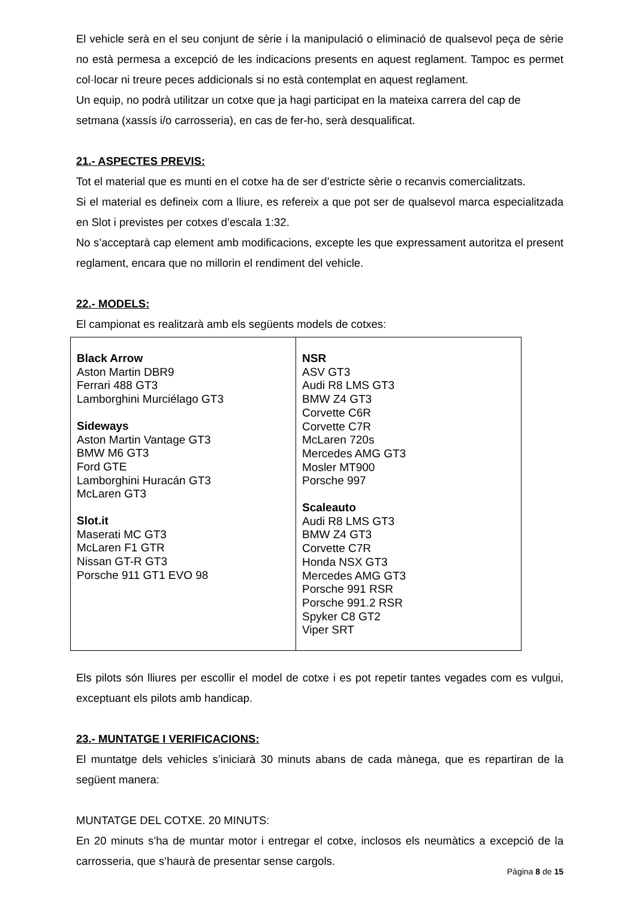El vehicle serà en el seu conjunt de sèrie i la manipulació o eliminació de qualsevol peça de sèrie no està permesa a excepció de les indicacions presents en aquest reglament. Tampoc es permet col·locar ni treure peces addicionals si no està contemplat en aquest reglament.
Un equip, no podrà utilitzar un cotxe que ja hagi participat en la mateixa carrera del cap de setmana (xassís i/o carrosseria), en cas de fer-ho, serà desqualificat.
21.- ASPECTES PREVIS:
Tot el material que es munti en el cotxe ha de ser d’estricte sèrie o recanvis comercialitzats.
Si el material es defineix com a lliure, es refereix a que pot ser de qualsevol marca especialitzada en Slot i previstes per cotxes d’escala 1:32.
No s’acceptarà cap element amb modificacions, excepte les que expressament autoritza el present reglament, encara que no millorin el rendiment del vehicle.
22.- MODELS:
El campionat es realitzarà amb els següents models de cotxes:
| Black Arrow Aston Martin DBR9 Ferrari 488 GT3 Lamborghini Murciélago GT3 Sideways Aston Martin Vantage GT3 BMW M6 GT3 Ford GTE Lamborghini Huracán GT3 McLaren GT3 Slot.it Maserati MC GT3 McLaren F1 GTR Nissan GT-R GT3 Porsche 911 GT1 EVO 98 | NSR ASV GT3 Audi R8 LMS GT3 BMW Z4 GT3 Corvette C6R Corvette C7R McLaren 720s Mercedes AMG GT3 Mosler MT900 Porsche 997 Scaleauto Audi R8 LMS GT3 BMW Z4 GT3 Corvette C7R Honda NSX GT3 Mercedes AMG GT3 Porsche 991 RSR Porsche 991.2 RSR Spyker C8 GT2 Viper SRT |
Els pilots són lliures per escollir el model de cotxe i es pot repetir tantes vegades com es vulgui, exceptuant els pilots amb handicap.
23.- MUNTATGE I VERIFICACIONS:
El muntatge dels vehicles s’iniciarà 30 minuts abans de cada mànega, que es repartiran de la següent manera:
MUNTATGE DEL COTXE. 20 MINUTS:
En 20 minuts s’ha de muntar motor i entregar el cotxe, inclosos els neumàtics a excepció de la carrosseria, que s’haurà de presentar sense cargols.
Pàgina 8 de 15